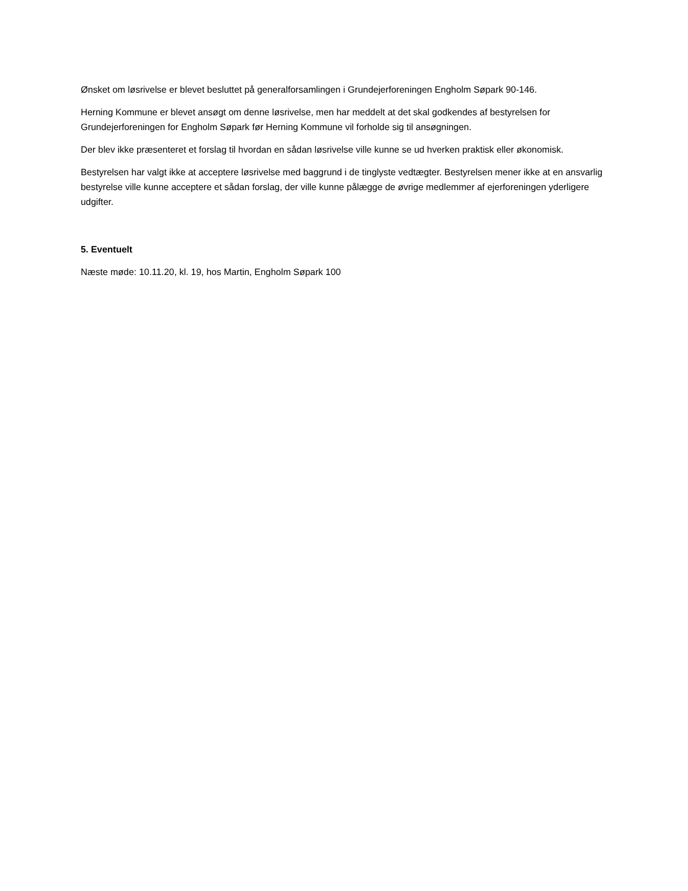Ønsket om løsrivelse er blevet besluttet på generalforsamlingen i Grundejerforeningen Engholm Søpark 90-146.
Herning Kommune er blevet ansøgt om denne løsrivelse, men har meddelt at det skal godkendes af bestyrelsen for Grundejerforeningen for Engholm Søpark før Herning Kommune vil forholde sig til ansøgningen.
Der blev ikke præsenteret et forslag til hvordan en sådan løsrivelse ville kunne se ud hverken praktisk eller økonomisk.
Bestyrelsen har valgt ikke at acceptere løsrivelse med baggrund i de tinglyste vedtægter. Bestyrelsen mener ikke at en ansvarlig bestyrelse ville kunne acceptere et sådan forslag, der ville kunne pålægge de øvrige medlemmer af ejerforeningen yderligere udgifter.
5. Eventuelt
Næste møde: 10.11.20, kl. 19, hos Martin, Engholm Søpark 100